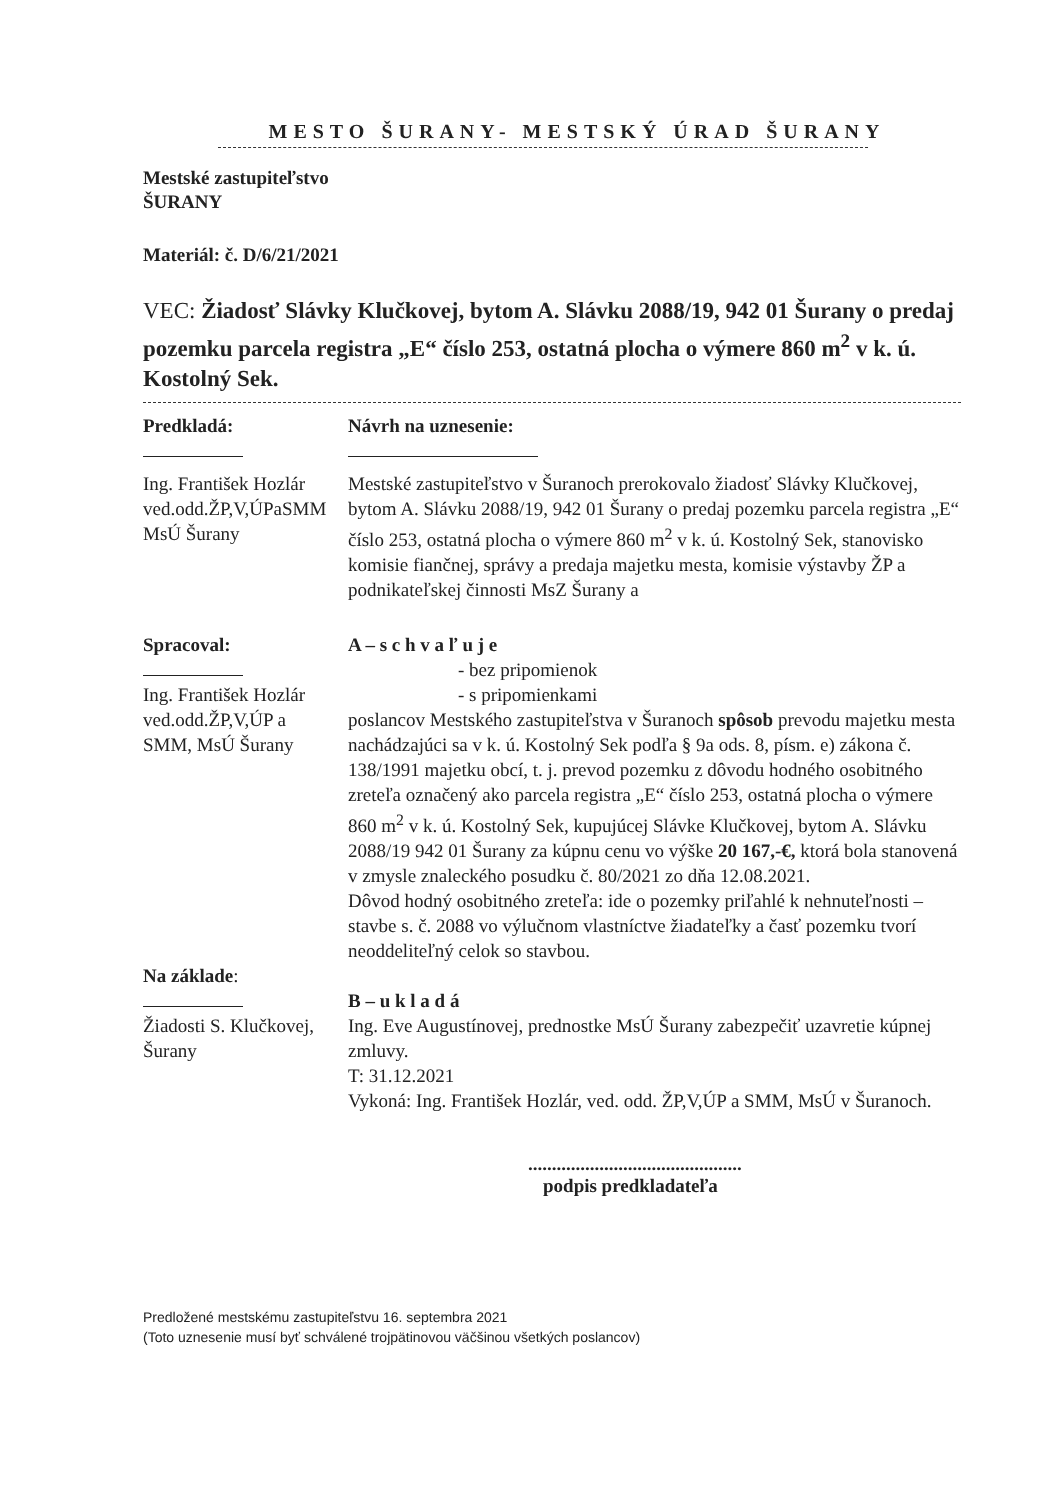MESTO ŠURANY- MESTSKÝ ÚRAD ŠURANY
Mestské zastupiteľstvo
ŠURANY
Materiál: č. D/6/21/2021
VEC: Žiadosť Slávky Klučkovej, bytom A. Slávku 2088/19, 942 01 Šurany o predaj pozemku parcela registra „E“ číslo 253, ostatná plocha o výmere 860 m<sup>2</sup> v k. ú. Kostolný Sek.
Predkladá:
Návrh na uznesenie:
Ing. František Hozlár
ved.odd.ŽP,V,ÚPaSMM
MsÚ Šurany
Mestské zastupiteľstvo v Šuranoch prerokovalo žiadosť Slávky Klučkovej, bytom A. Slávku 2088/19, 942 01 Šurany o predaj pozemku parcela registra „E“ číslo 253, ostatná plocha o výmere 860 m<sup>2</sup> v k. ú. Kostolný Sek, stanovisko komisie fiančnej, správy a predaja majetku mesta, komisie výstavby ŽP a podnikateľskej činnosti MsZ Šurany a
Spracoval:
Ing. František Hozlár
ved.odd.ŽP,V,ÚP a
SMM, MsÚ Šurany
A – s c h v a ľ u j e
- bez pripomienok
- s pripomienkami
poslancov Mestského zastupiteľstva v Šuranoch spôsob prevodu majetku mesta nachádzajúci sa v k. ú. Kostolný Sek podľa § 9a ods. 8, písm. e) zákona č. 138/1991 majetku obcí, t. j. prevod pozemku z dôvodu hodného osobitného zreteľa označený ako parcela registra „E“ číslo 253, ostatná plocha o výmere 860 m<sup>2</sup> v k. ú. Kostolný Sek, kupujúcej Slávke Klučkovej, bytom A. Slávku 2088/19 942 01 Šurany za kúpnu cenu vo výške 20 167,-€, ktorá bola stanovená v zmysle znaleckého posudku č. 80/2021 zo dňa 12.08.2021.
Dôvod hodný osobitného zreteľa: ide o pozemky priľahlé k nehnuteľnosti – stavbe s. č. 2088 vo výlučnom vlastníctve žiadateľky a časť pozemku tvorí neoddeliteľný celok so stavbou.
Na základe:
Žiadosti S. Klučkovej,
Šurany
B – u k l a d á
Ing. Eve Augustínovej, prednostke MsÚ Šurany zabezpečiť uzavretie kúpnej zmluvy.
T: 31.12.2021
Vykoná: Ing. František Hozlár, ved. odd. ŽP,V,ÚP a SMM, MsÚ v Šuranoch.
.............................................
podpis predkladateľa
Predložené mestskému zastupiteľstvu 16. septembra 2021
(Toto uznesenie musí byť schválené trojpätinovou väčšinou všetkých poslancov)